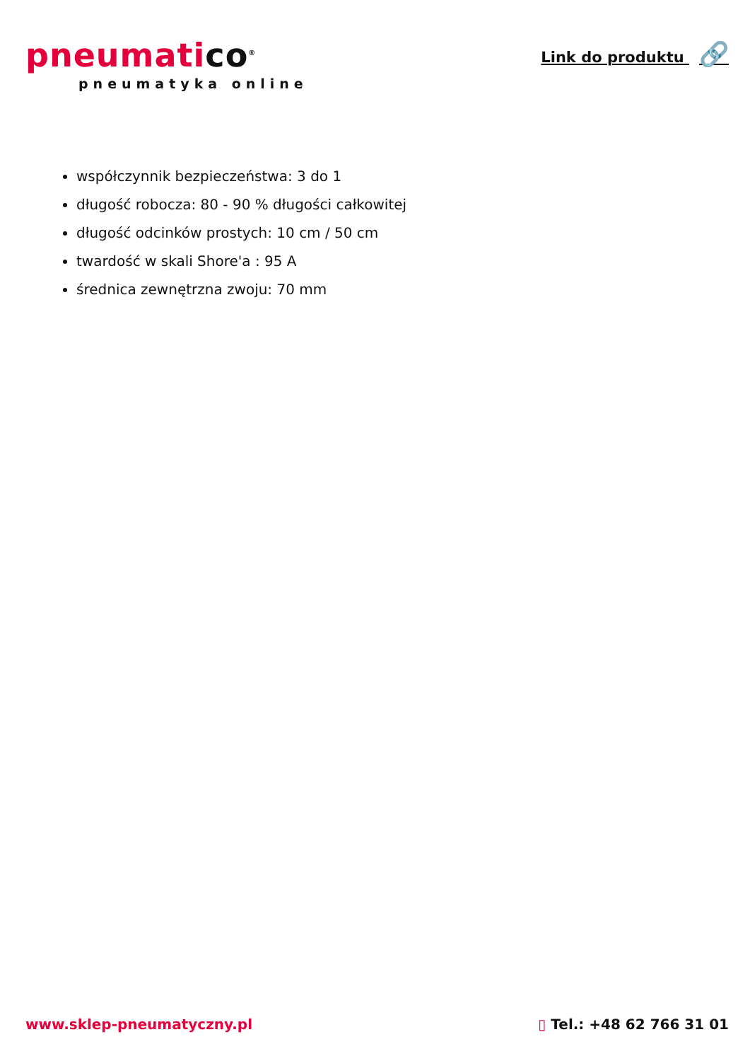pneumatico<sup>®</sup>
pneumatyka online
Link do produktu 🔗
współczynnik bezpieczeństwa: 3 do 1
długość robocza: 80 - 90 % długości całkowitej
długość odcinków prostych: 10 cm / 50 cm
twardość w skali Shore'a : 95 A
średnica zewnętrzna zwoju: 70 mm
www.sklep-pneumatyczny.pl ▯ Tel.: +48 62 766 31 01